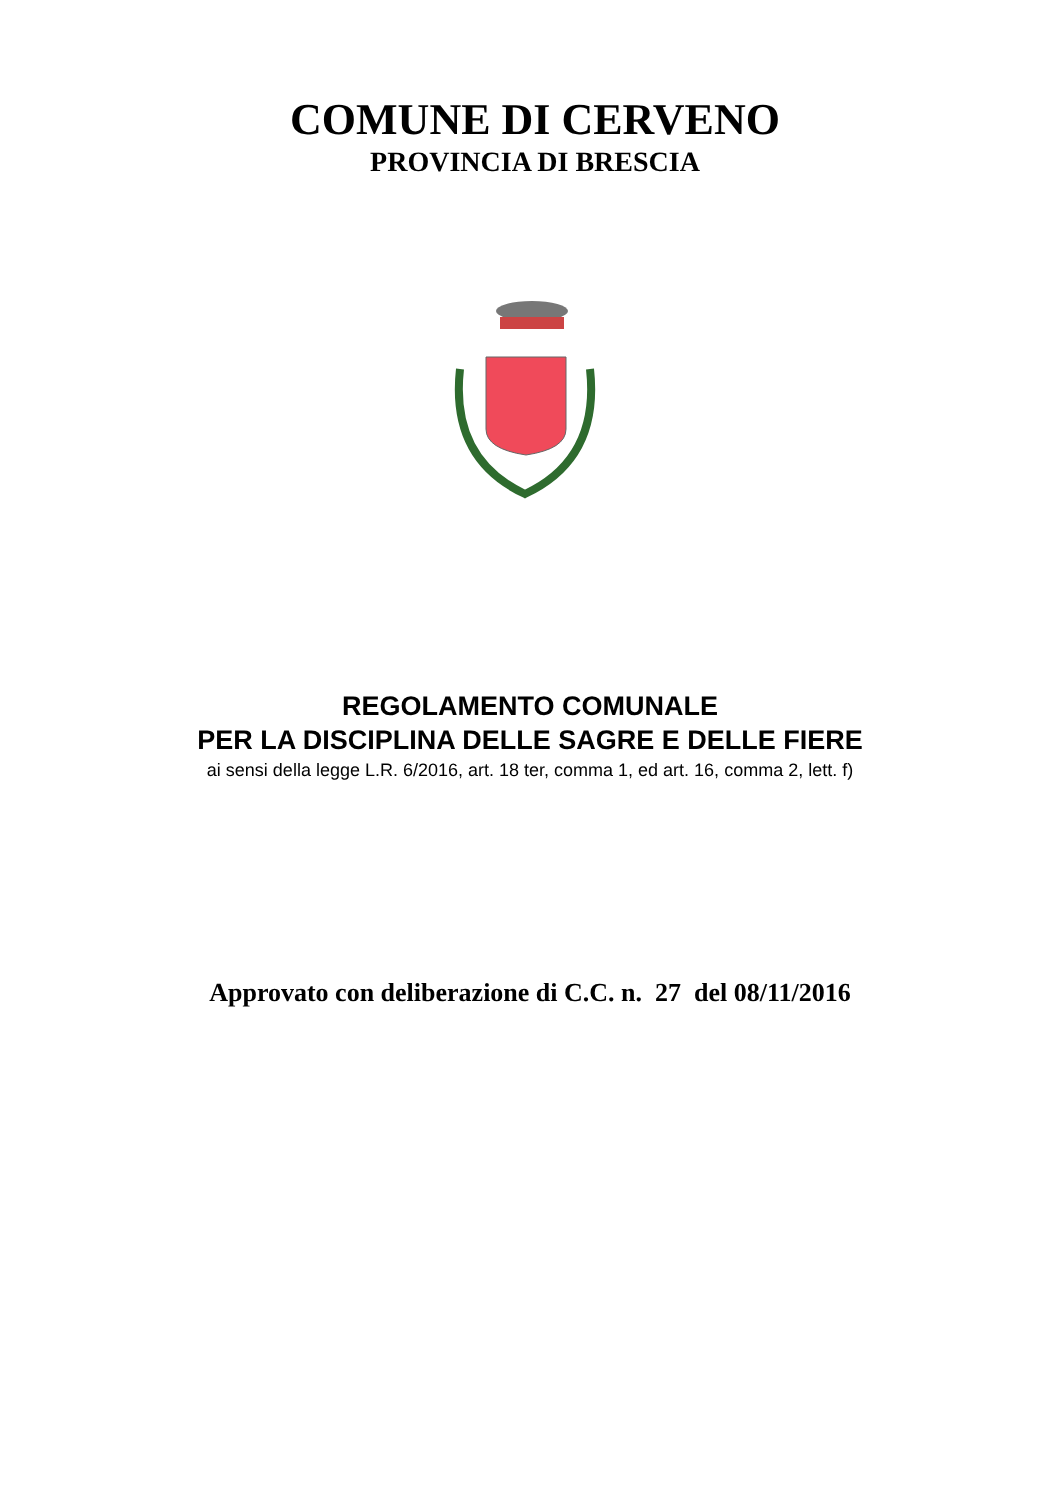COMUNE DI CERVENO
PROVINCIA DI BRESCIA
REGOLAMENTO COMUNALE
PER LA DISCIPLINA DELLE SAGRE E DELLE FIERE
ai sensi della legge L.R. 6/2016, art. 18 ter, comma 1, ed art. 16, comma 2, lett. f)
Approvato con deliberazione di C.C. n. 27 del 08/11/2016